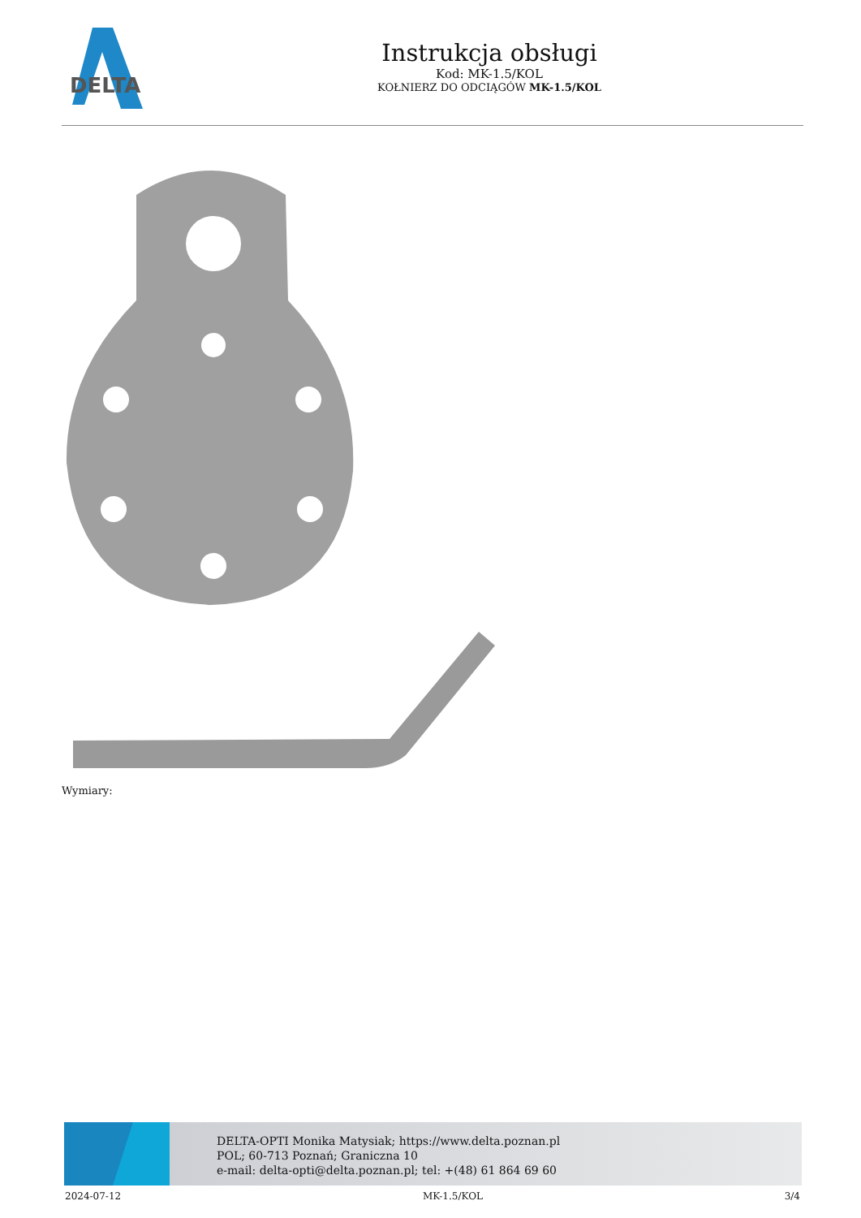DELTA
Instrukcja obsługi
Kod: MK-1.5/KOL
KOŁNIERZ DO ODCIĄGÓW MK-1.5/KOL
Wymiary:
DELTA-OPTI Monika Matysiak; https://www.delta.poznan.pl
POL; 60-713 Poznań; Graniczna 10
e-mail: delta-opti@delta.poznan.pl; tel: +(48) 61 864 69 60
2024-07-12 MK-1.5/KOL 3/4